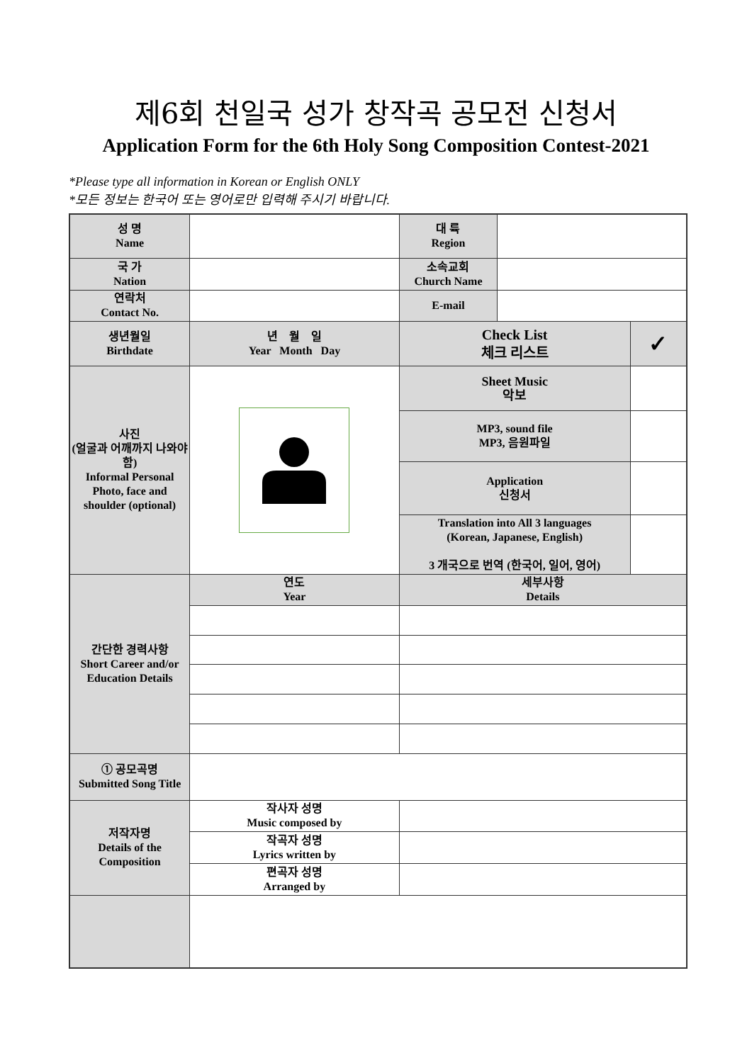제6회 천일국 성가 창작곡 공모전 신청서
Application Form for the 6th Holy Song Composition Contest-2021
*Please type all information in Korean or English ONLY
*모든 정보는 한국어 또는 영어로만 입력해 주시기 바랍니다.
| 성 명 Name | | 대 륙 Region | | |
| 국 가 Nation | | 소속교회 Church Name | | |
| 연락처 Contact No. | | E-mail | | |
| 생년월일 Birthdate | 년 월 일 Year Month Day | Check List 체크 리스트 | | ✓ |
| 사진 (얼굴과 어깨까지 나와야 함) Informal Personal Photo, face and shoulder (optional) | | Sheet Music 악보 | | |
| | | MP3, sound file MP3, 음원파일 | | |
| | | Application 신청서 | | |
| | | Translation into All 3 languages (Korean, Japanese, English) 3 개국으로 번역 (한국어, 일어, 영어) | | |
| 간단한 경력사항 Short Career and/or Education Details | 연도 Year | 세부사항 Details | | |
| ① 공모곡명 Submitted Song Title | | | | |
| 저작자명 Details of the Composition | 작사자 성명 Music composed by | | | |
| | 작곡자 성명 Lyrics written by | | | |
| | 편곡자 성명 Arranged by | | | |